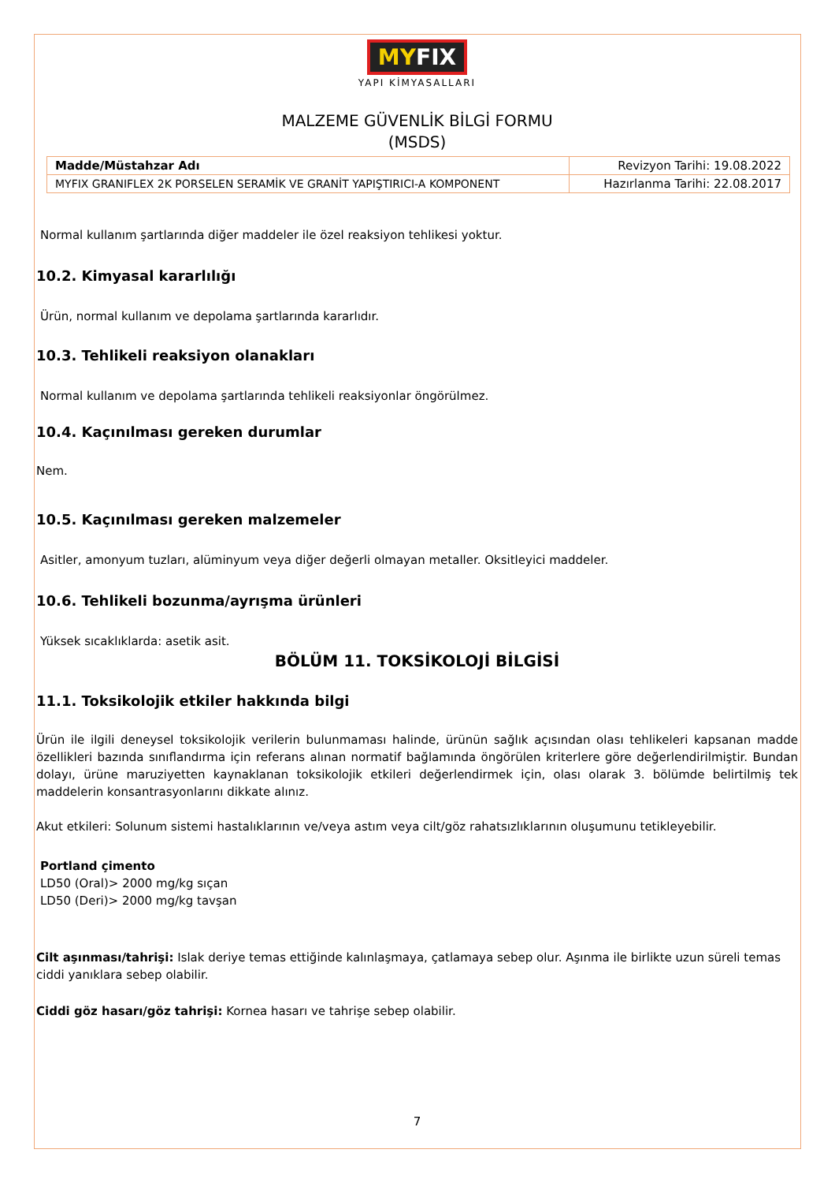MY FIX
YAPI KİMYASALLARI
MALZEME GÜVENLİK BİLGİ FORMU
(MSDS)
| Madde/Müstahzar Adı | Revizyon Tarihi: 19.08.2022 |
| MYFIX GRANIFLEX 2K PORSELEN SERAMİK VE GRANİT YAPIŞTIRICI-A KOMPONENT | Hazırlanma Tarihi: 22.08.2017 |
Normal kullanım şartlarında diğer maddeler ile özel reaksiyon tehlikesi yoktur.
10.2. Kimyasal kararlılığı
Ürün, normal kullanım ve depolama şartlarında kararlıdır.
10.3. Tehlikeli reaksiyon olanakları
Normal kullanım ve depolama şartlarında tehlikeli reaksiyonlar öngörülmez.
10.4. Kaçınılması gereken durumlar
Nem.
10.5. Kaçınılması gereken malzemeler
Asitler, amonyum tuzları, alüminyum veya diğer değerli olmayan metaller. Oksitleyici maddeler.
10.6. Tehlikeli bozunma/ayrışma ürünleri
Yüksek sıcaklıklarda: asetik asit.
BÖLÜM 11. TOKSİKOLOJİ BİLGİSİ
11.1. Toksikolojik etkiler hakkında bilgi
Ürün ile ilgili deneysel toksikolojik verilerin bulunmaması halinde, ürünün sağlık açısından olası tehlikeleri kapsanan madde özellikleri bazında sınıflandırma için referans alınan normatif bağlamında öngörülen kriterlere göre değerlendirilmiştir. Bundan dolayı, ürüne maruziyetten kaynaklanan toksikolojik etkileri değerlendirmek için, olası olarak 3. bölümde belirtilmiş tek maddelerin konsantrasyonlarını dikkate alınız.
Akut etkileri: Solunum sistemi hastalıklarının ve/veya astım veya cilt/göz rahatsızlıklarının oluşumunu tetikleyebilir.
Portland çimento
LD50 (Oral)> 2000 mg/kg sıçan
LD50 (Deri)> 2000 mg/kg tavşan
Cilt aşınması/tahrişi: Islak deriye temas ettiğinde kalınlaşmaya, çatlamaya sebep olur. Aşınma ile birlikte uzun süreli temas ciddi yanıklara sebep olabilir.
Ciddi göz hasarı/göz tahrişi: Kornea hasarı ve tahrişe sebep olabilir.
7